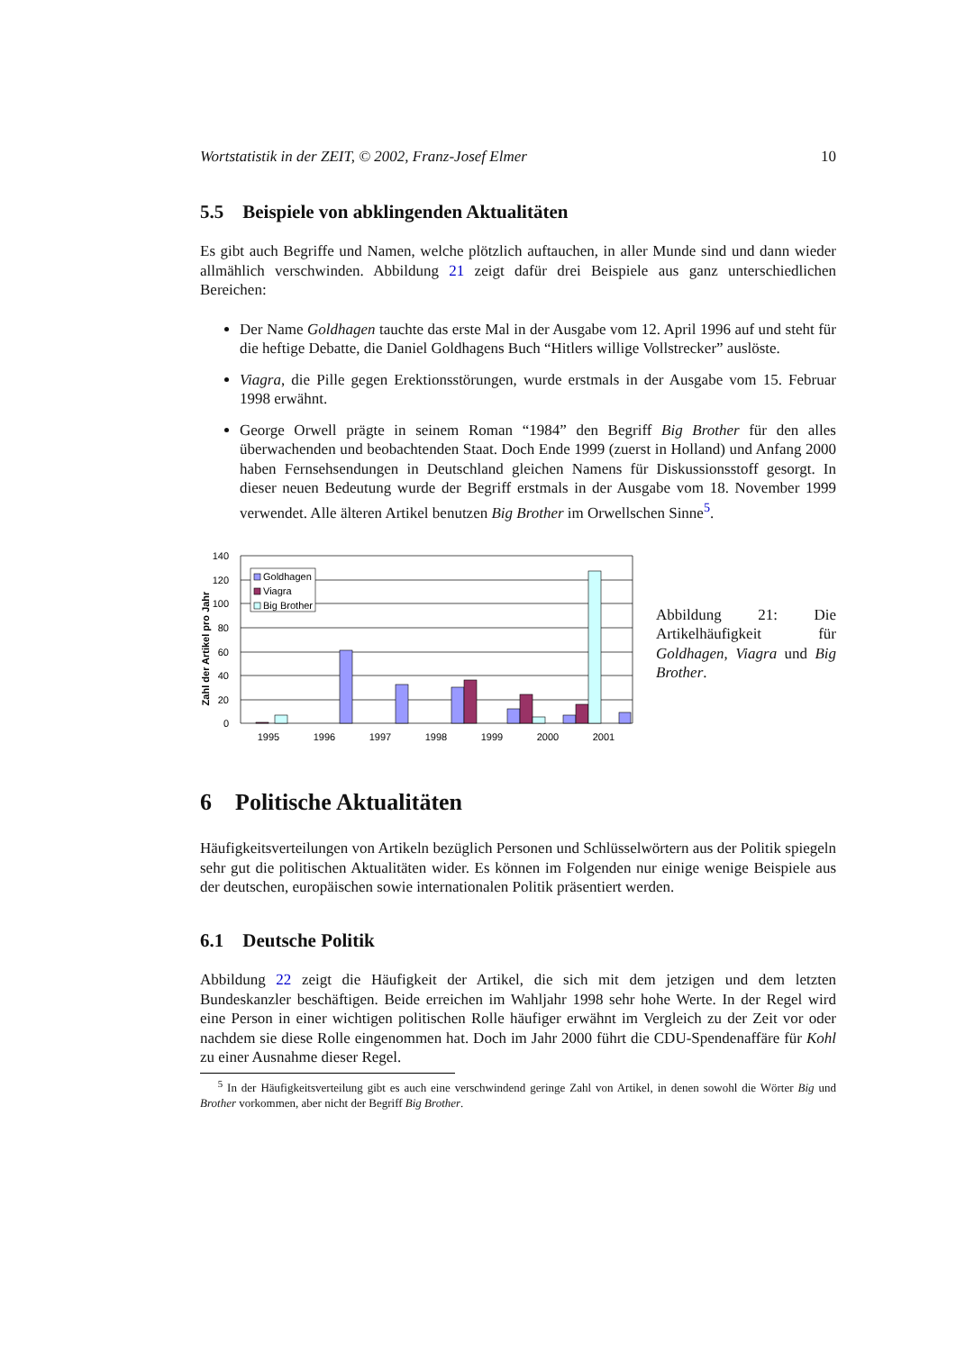Wortstatistik in der ZEIT, © 2002, Franz-Josef Elmer 10
5.5 Beispiele von abklingenden Aktualitäten
Es gibt auch Begriffe und Namen, welche plötzlich auftauchen, in aller Munde sind und dann wieder allmählich verschwinden. Abbildung 21 zeigt dafür drei Beispiele aus ganz unterschiedlichen Bereichen:
Der Name Goldhagen tauchte das erste Mal in der Ausgabe vom 12. April 1996 auf und steht für die heftige Debatte, die Daniel Goldhagens Buch “Hitlers willige Vollstrecker” auslöste.
Viagra, die Pille gegen Erektionsstörungen, wurde erstmals in der Ausgabe vom 15. Februar 1998 erwähnt.
George Orwell prägte in seinem Roman “1984” den Begriff Big Brother für den alles überwachenden und beobachtenden Staat. Doch Ende 1999 (zuerst in Holland) und Anfang 2000 haben Fernsehsendungen in Deutschland gleichen Namens für Diskussionsstoff gesorgt. In dieser neuen Bedeutung wurde der Begriff erstmals in der Ausgabe vom 18. November 1999 verwendet. Alle älteren Artikel benutzen Big Brother im Orwellschen Sinne<sup>5</sup>.
Zahl der Artikel pro Jahr
140
120
100
80
60
40
20
0
Goldhagen
Viagra
Big Brother
1995
1996
1997
1998
1999
2000
2001
Abbildung 21: Die Artikelhäufigkeit für Goldhagen, Viagra und Big Brother.
6 Politische Aktualitäten
Häufigkeitsverteilungen von Artikeln bezüglich Personen und Schlüsselwörtern aus der Politik spiegeln sehr gut die politischen Aktualitäten wider. Es können im Folgenden nur einige wenige Beispiele aus der deutschen, europäischen sowie internationalen Politik präsentiert werden.
6.1 Deutsche Politik
Abbildung 22 zeigt die Häufigkeit der Artikel, die sich mit dem jetzigen und dem letzten Bundeskanzler beschäftigen. Beide erreichen im Wahljahr 1998 sehr hohe Werte. In der Regel wird eine Person in einer wichtigen politischen Rolle häufiger erwähnt im Vergleich zu der Zeit vor oder nachdem sie diese Rolle eingenommen hat. Doch im Jahr 2000 führt die CDU-Spendenaffäre für Kohl zu einer Ausnahme dieser Regel.
<sup>5</sup> In der Häufigkeitsverteilung gibt es auch eine verschwindend geringe Zahl von Artikel, in denen sowohl die Wörter Big und Brother vorkommen, aber nicht der Begriff Big Brother.